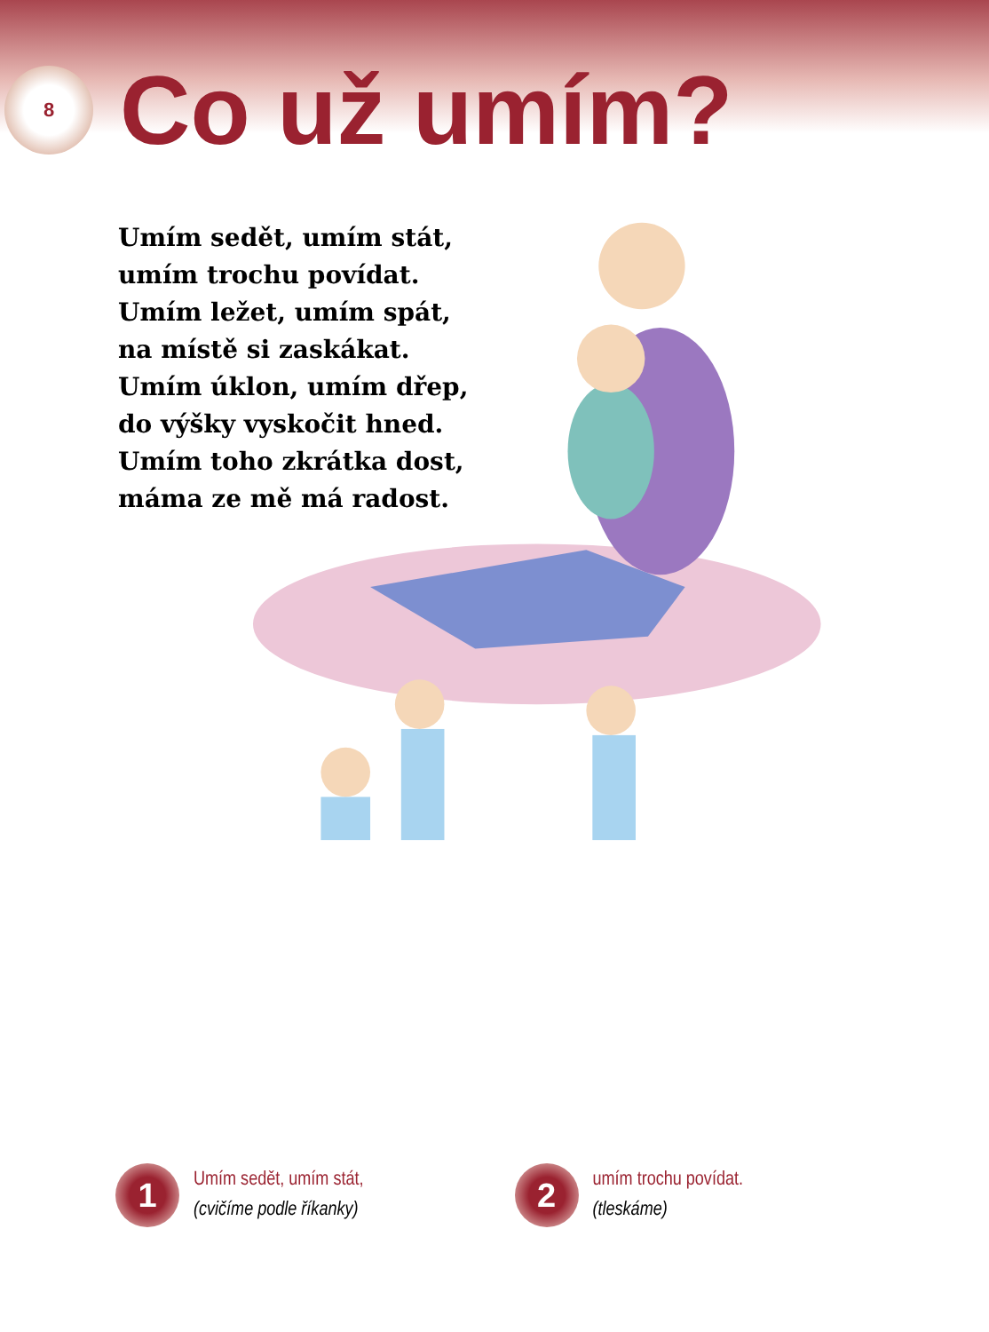8
Co už umím?
Umím sedět, umím stát,
umím trochu povídat.
Umím ležet, umím spát,
na místě si zaskákat.
Umím úklon, umím dřep,
do výšky vyskočit hned.
Umím toho zkrátka dost,
máma ze mě má radost.
1
Umím sedět, umím stát,
(cvičíme podle říkanky)
2
umím trochu povídat.
(tleskáme)